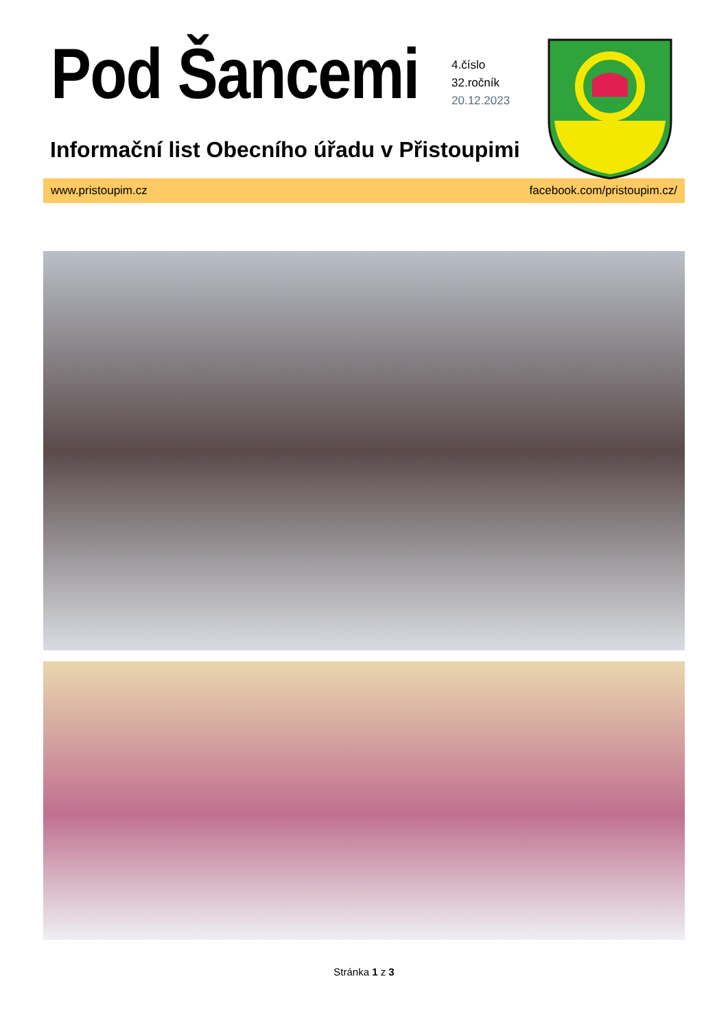Pod Šancemi
4.číslo
32.ročník
20.12.2023
Informační list Obecního úřadu v Přistoupimi
www.pristoupim.cz facebook.com/pristoupim.cz/
Stránka 1 z 3